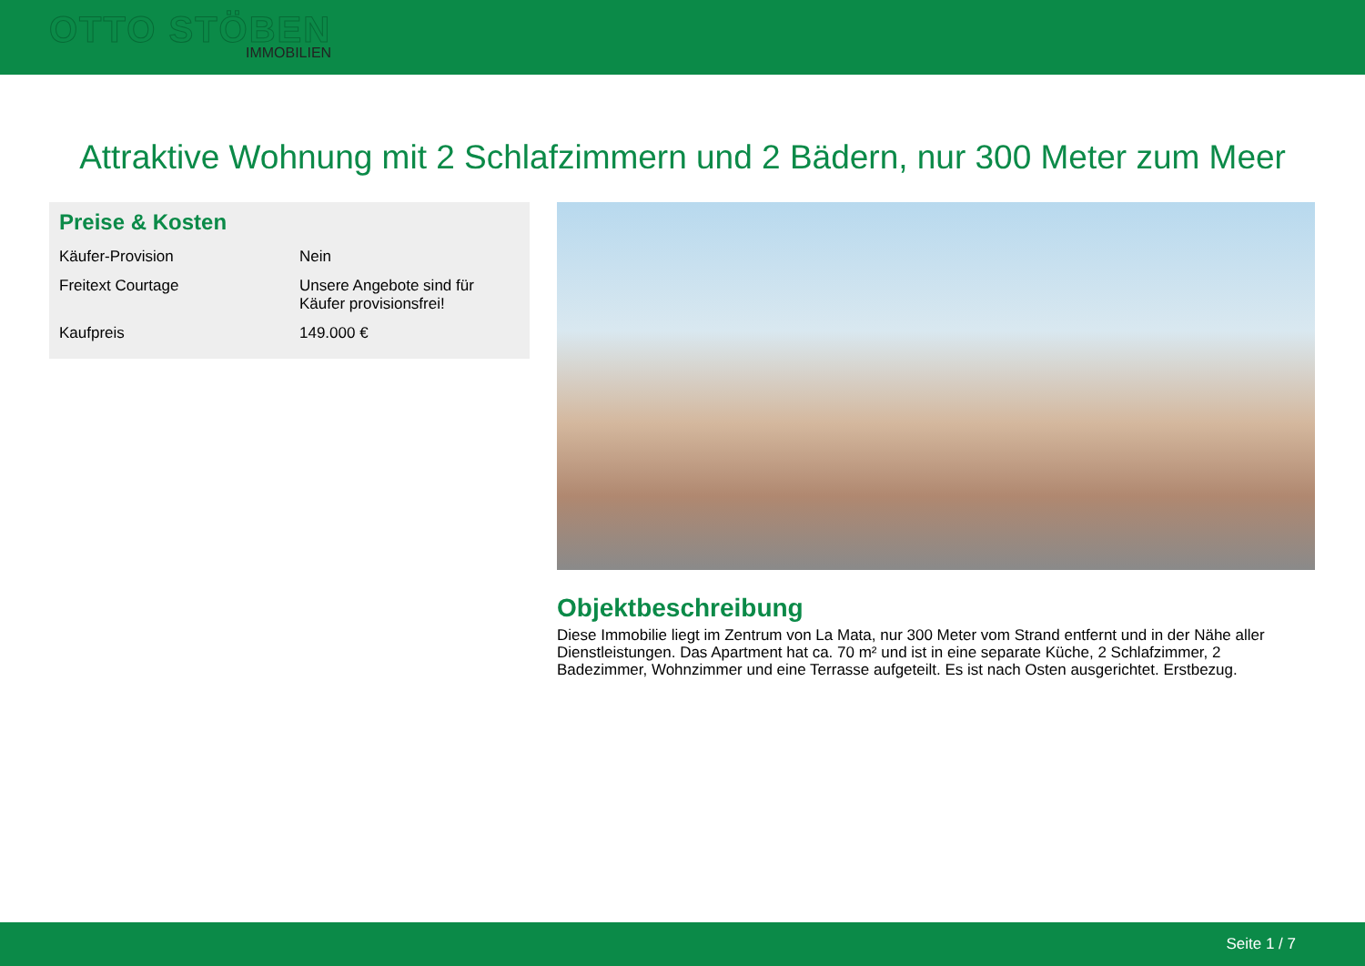OTTO STÖBEN
IMMOBILIEN
Attraktive Wohnung mit 2 Schlafzimmern und 2 Bädern, nur 300 Meter zum Meer
Preise & Kosten
| Käufer-Provision | Nein |
| Freitext Courtage | Unsere Angebote sind für Käufer provisionsfrei! |
| Kaufpreis | 149.000 € |
Objektbeschreibung
Diese Immobilie liegt im Zentrum von La Mata, nur 300 Meter vom Strand entfernt und in der Nähe aller Dienstleistungen. Das Apartment hat ca. 70 m² und ist in eine separate Küche, 2 Schlafzimmer, 2 Badezimmer, Wohnzimmer und eine Terrasse aufgeteilt. Es ist nach Osten ausgerichtet. Erstbezug.
Seite 1 / 7